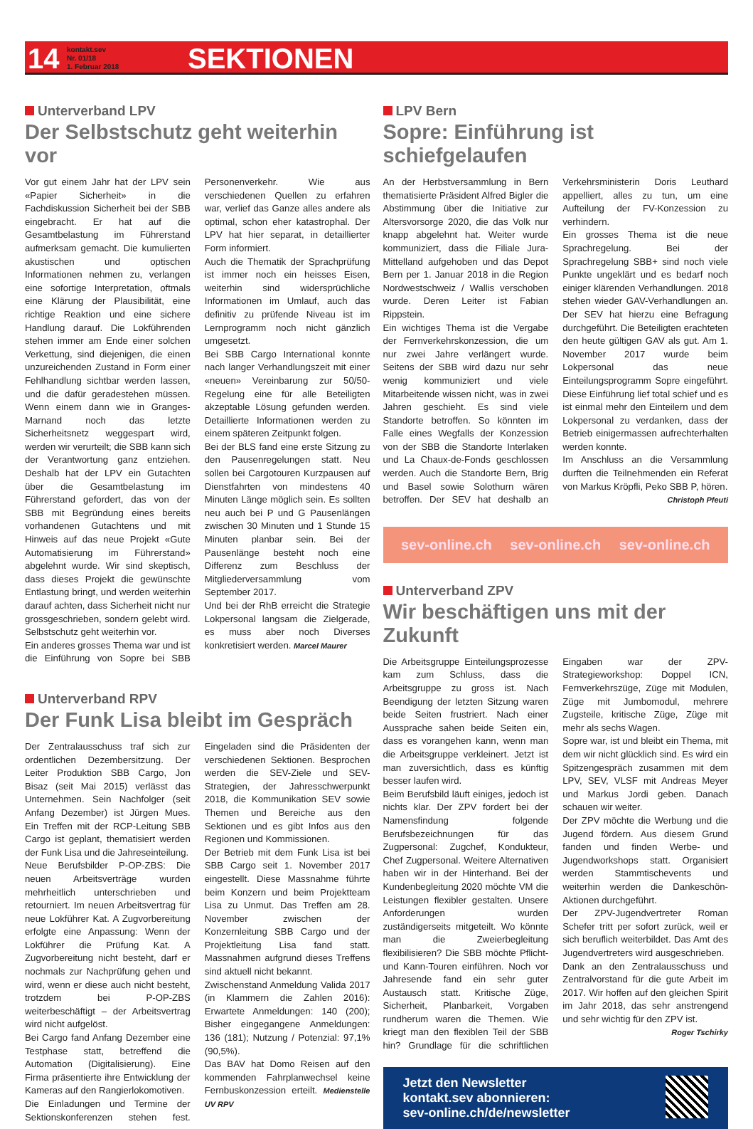14
kontakt.sev
Nr. 01/18
1. Februar 2018
SEKTIONEN
Unterverband LPV
Der Selbstschutz geht weiterhin vor
Vor gut einem Jahr hat der LPV sein «Papier Sicherheit» in die Fachdiskussion Sicherheit bei der SBB eingebracht. Er hat auf die Gesamtbelastung im Führerstand aufmerksam gemacht. Die kumulierten akustischen und optischen Informationen nehmen zu, verlangen eine sofortige Interpretation, oftmals eine Klärung der Plausibilität, eine richtige Reaktion und eine sichere Handlung darauf. Die Lokführenden stehen immer am Ende einer solchen Verkettung, sind diejenigen, die einen unzureichenden Zustand in Form einer Fehlhandlung sichtbar werden lassen, und die dafür geradestehen müssen. Wenn einem dann wie in Granges-Marnand noch das letzte Sicherheitsnetz weggespart wird, werden wir verurteilt; die SBB kann sich der Verantwortung ganz entziehen. Deshalb hat der LPV ein Gutachten über die Gesamtbelastung im Führerstand gefordert, das von der SBB mit Begründung eines bereits vorhandenen Gutachtens und mit Hinweis auf das neue Projekt «Gute Automatisierung im Führerstand» abgelehnt wurde. Wir sind skeptisch, dass dieses Projekt die gewünschte Entlastung bringt, und werden weiterhin darauf achten, dass Sicherheit nicht nur grossgeschrieben, sondern gelebt wird. Selbstschutz geht weiterhin vor.
Ein anderes grosses Thema war und ist die Einführung von Sopre bei SBB Personenverkehr. Wie aus verschiedenen Quellen zu erfahren war, verlief das Ganze alles andere als optimal, schon eher katastrophal. Der LPV hat hier separat, in detaillierter Form informiert.
Auch die Thematik der Sprachprüfung ist immer noch ein heisses Eisen, weiterhin sind widersprüchliche Informationen im Umlauf, auch das definitiv zu prüfende Niveau ist im Lernprogramm noch nicht gänzlich umgesetzt.
Bei SBB Cargo International konnte nach langer Verhandlungszeit mit einer «neuen» Vereinbarung zur 50/50-Regelung eine für alle Beteiligten akzeptable Lösung gefunden werden. Detaillierte Informationen werden zu einem späteren Zeitpunkt folgen.
Bei der BLS fand eine erste Sitzung zu den Pausenregelungen statt. Neu sollen bei Cargotouren Kurzpausen auf Dienstfahrten von mindestens 40 Minuten Länge möglich sein. Es sollten neu auch bei P und G Pausenlängen zwischen 30 Minuten und 1 Stunde 15 Minuten planbar sein. Bei der Pausenlänge besteht noch eine Differenz zum Beschluss der Mitgliederversammlung vom September 2017.
Und bei der RhB erreicht die Strategie Lokpersonal langsam die Zielgerade, es muss aber noch Diverses konkretisiert werden. Marcel Maurer
Unterverband RPV
Der Funk Lisa bleibt im Gespräch
Der Zentralausschuss traf sich zur ordentlichen Dezembersitzung. Der Leiter Produktion SBB Cargo, Jon Bisaz (seit Mai 2015) verlässt das Unternehmen. Sein Nachfolger (seit Anfang Dezember) ist Jürgen Mues. Ein Treffen mit der RCP-Leitung SBB Cargo ist geplant, thematisiert werden der Funk Lisa und die Jahreseinteilung.
Neue Berufsbilder P-OP-ZBS: Die neuen Arbeitsverträge wurden mehrheitlich unterschrieben und retourniert. Im neuen Arbeitsvertrag für neue Lokführer Kat. A Zugvorbereitung erfolgte eine Anpassung: Wenn der Lokführer die Prüfung Kat. A Zugvorbereitung nicht besteht, darf er nochmals zur Nachprüfung gehen und wird, wenn er diese auch nicht besteht, trotzdem bei P-OP-ZBS weiterbeschäftigt – der Arbeitsvertrag wird nicht aufgelöst.
Bei Cargo fand Anfang Dezember eine Testphase statt, betreffend die Automation (Digitalisierung). Eine Firma präsentierte ihre Entwicklung der Kameras auf den Rangierlokomotiven.
Die Einladungen und Termine der Sektionskonferenzen stehen fest. Eingeladen sind die Präsidenten der verschiedenen Sektionen. Besprochen werden die SEV-Ziele und SEV-Strategien, der Jahresschwerpunkt 2018, die Kommunikation SEV sowie Themen und Bereiche aus den Sektionen und es gibt Infos aus den Regionen und Kommissionen.
Der Betrieb mit dem Funk Lisa ist bei SBB Cargo seit 1. November 2017 eingestellt. Diese Massnahme führte beim Konzern und beim Projektteam Lisa zu Unmut. Das Treffen am 28. November zwischen der Konzernleitung SBB Cargo und der Projektleitung Lisa fand statt. Massnahmen aufgrund dieses Treffens sind aktuell nicht bekannt.
Zwischenstand Anmeldung Valida 2017 (in Klammern die Zahlen 2016): Erwartete Anmeldungen: 140 (200); Bisher eingegangene Anmeldungen: 136 (181); Nutzung / Potenzial: 97,1% (90,5%).
Das BAV hat Domo Reisen auf den kommenden Fahrplanwechsel keine Fernbuskonzession erteilt. Medienstelle UV RPV
LPV Bern
Sopre: Einführung ist schiefgelaufen
An der Herbstversammlung in Bern thematisierte Präsident Alfred Bigler die Abstimmung über die Initiative zur Altersvorsorge 2020, die das Volk nur knapp abgelehnt hat. Weiter wurde kommuniziert, dass die Filiale Jura-Mittelland aufgehoben und das Depot Bern per 1. Januar 2018 in die Region Nordwestschweiz / Wallis verschoben wurde. Deren Leiter ist Fabian Rippstein.
Ein wichtiges Thema ist die Vergabe der Fernverkehrskonzession, die um nur zwei Jahre verlängert wurde. Seitens der SBB wird dazu nur sehr wenig kommuniziert und viele Mitarbeitende wissen nicht, was in zwei Jahren geschieht. Es sind viele Standorte betroffen. So könnten im Falle eines Wegfalls der Konzession von der SBB die Standorte Interlaken und La Chaux-de-Fonds geschlossen werden. Auch die Standorte Bern, Brig und Basel sowie Solothurn wären betroffen. Der SEV hat deshalb an Verkehrsministerin Doris Leuthard appelliert, alles zu tun, um eine Aufteilung der FV-Konzession zu verhindern.
Ein grosses Thema ist die neue Sprachregelung. Bei der Sprachregelung SBB+ sind noch viele Punkte ungeklärt und es bedarf noch einiger klärenden Verhandlungen. 2018 stehen wieder GAV-Verhandlungen an. Der SEV hat hierzu eine Befragung durchgeführt. Die Beteiligten erachteten den heute gültigen GAV als gut. Am 1. November 2017 wurde beim Lokpersonal das neue Einteilungsprogramm Sopre eingeführt. Diese Einführung lief total schief und es ist einmal mehr den Einteilern und dem Lokpersonal zu verdanken, dass der Betrieb einigermassen aufrechterhalten werden konnte.
Im Anschluss an die Versammlung durften die Teilnehmenden ein Referat von Markus Kröpfli, Peko SBB P, hören.
Christoph Pfeuti
sev-online.ch sev-online.ch sev-online.ch
Unterverband ZPV
Wir beschäftigen uns mit der Zukunft
Die Arbeitsgruppe Einteilungsprozesse kam zum Schluss, dass die Arbeitsgruppe zu gross ist. Nach Beendigung der letzten Sitzung waren beide Seiten frustriert. Nach einer Aussprache sahen beide Seiten ein, dass es vorangehen kann, wenn man die Arbeitsgruppe verkleinert. Jetzt ist man zuversichtlich, dass es künftig besser laufen wird.
Beim Berufsbild läuft einiges, jedoch ist nichts klar. Der ZPV fordert bei der Namensfindung folgende Berufsbezeichnungen für das Zugpersonal: Zugchef, Kondukteur, Chef Zugpersonal. Weitere Alternativen haben wir in der Hinterhand. Bei der Kundenbegleitung 2020 möchte VM die Leistungen flexibler gestalten. Unsere Anforderungen wurden zuständigerseits mitgeteilt. Wo könnte man die Zweierbegleitung flexibilisieren? Die SBB möchte Pflicht- und Kann-Touren einführen. Noch vor Jahresende fand ein sehr guter Austausch statt. Kritische Züge, Sicherheit, Planbarkeit, Vorgaben rundherum waren die Themen. Wie kriegt man den flexiblen Teil der SBB hin? Grundlage für die schriftlichen Eingaben war der ZPV-Strategieworkshop: Doppel ICN, Fernverkehrszüge, Züge mit Modulen, Züge mit Jumbomodul, mehrere Zugsteile, kritische Züge, Züge mit mehr als sechs Wagen.
Sopre war, ist und bleibt ein Thema, mit dem wir nicht glücklich sind. Es wird ein Spitzengespräch zusammen mit dem LPV, SEV, VLSF mit Andreas Meyer und Markus Jordi geben. Danach schauen wir weiter.
Der ZPV möchte die Werbung und die Jugend fördern. Aus diesem Grund fanden und finden Werbe- und Jugendworkshops statt. Organisiert werden Stammtischevents und weiterhin werden die Dankeschön-Aktionen durchgeführt.
Der ZPV-Jugendvertreter Roman Schefer tritt per sofort zurück, weil er sich beruflich weiterbildet. Das Amt des Jugendvertreters wird ausgeschrieben.
Dank an den Zentralausschuss und Zentralvorstand für die gute Arbeit im 2017. Wir hoffen auf den gleichen Spirit im Jahr 2018, das sehr anstrengend und sehr wichtig für den ZPV ist.
Roger Tschirky
Jetzt den Newsletter
kontakt.sev abonnieren:
sev-online.ch/de/newsletter